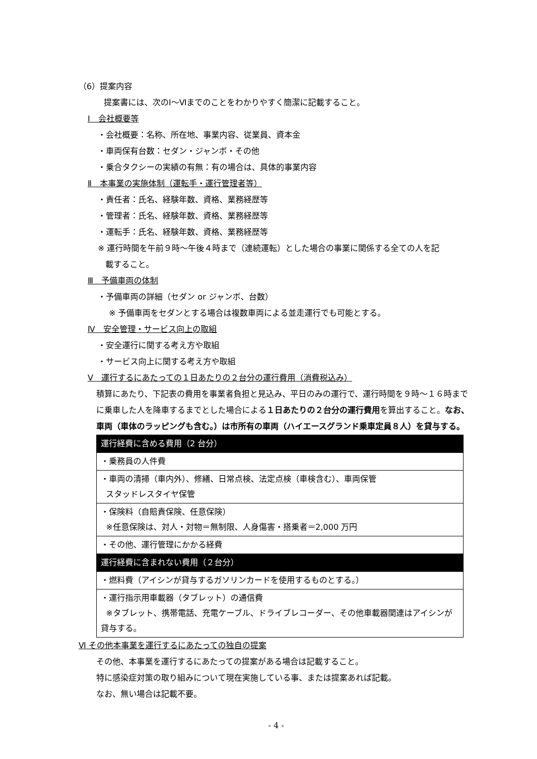（6）提案内容
提案書には、次のⅠ～Ⅵまでのことをわかりやすく簡潔に記載すること。
Ⅰ　会社概要等
・会社概要：名称、所在地、事業内容、従業員、資本金
・車両保有台数：セダン・ジャンボ・その他
・乗合タクシーの実績の有無：有の場合は、具体的事業内容
Ⅱ　本事業の実施体制（運転手・運行管理者等）
・責任者：氏名、経験年数、資格、業務経歴等
・管理者：氏名、経験年数、資格、業務経歴等
・運転手：氏名、経験年数、資格、業務経歴等
※ 運行時間を午前９時～午後４時まで（連続運転）とした場合の事業に関係する全ての人を記
載すること。
Ⅲ　予備車両の体制
・予備車両の詳細（セダン or ジャンボ、台数）
※ 予備車両をセダンとする場合は複数車両による並走運行でも可能とする。
Ⅳ　安全管理・サービス向上の取組
・安全運行に関する考え方や取組
・サービス向上に関する考え方や取組
Ⅴ　運行するにあたっての１日あたりの２台分の運行費用（消費税込み）
積算にあたり、下記表の費用を事業者負担と見込み、平日のみの運行で、運行時間を９時～１６時までに乗車した人を降車するまでとした場合による１日あたりの２台分の運行費用を算出すること。なお、車両（車体のラッピングも含む。）は市所有の車両（ハイエースグランド乗車定員８人）を貸与する。
| 運行経費に含める費用（2 台分） |
| ・乗務員の人件費 |
| ・車両の清掃（車内外）、修繕、日常点検、法定点検（車検含む）、車両保管 スタッドレスタイヤ保管 |
| ・保険料（自賠責保険、任意保険） ※任意保険は、対人・対物＝無制限、人身傷害・搭乗者＝2,000 万円 |
| ・その他、運行管理にかかる経費 |
| 運行経費に含まれない費用（２台分） |
| ・燃料費（アイシンが貸与するガソリンカードを使用するものとする。） |
| ・運行指示用車載器（タブレット）の通信費 ※タブレット、携帯電話、充電ケーブル、ドライブレコーダー、その他車載器関連はアイシンが貸与する。 |
Ⅵ その他本事業を運行するにあたっての独自の提案
その他、本事業を運行するにあたっての提案がある場合は記載すること。
特に感染症対策の取り組みについて現在実施している事、または提案あれば記載。
なお、無い場合は記載不要。
- 4 -